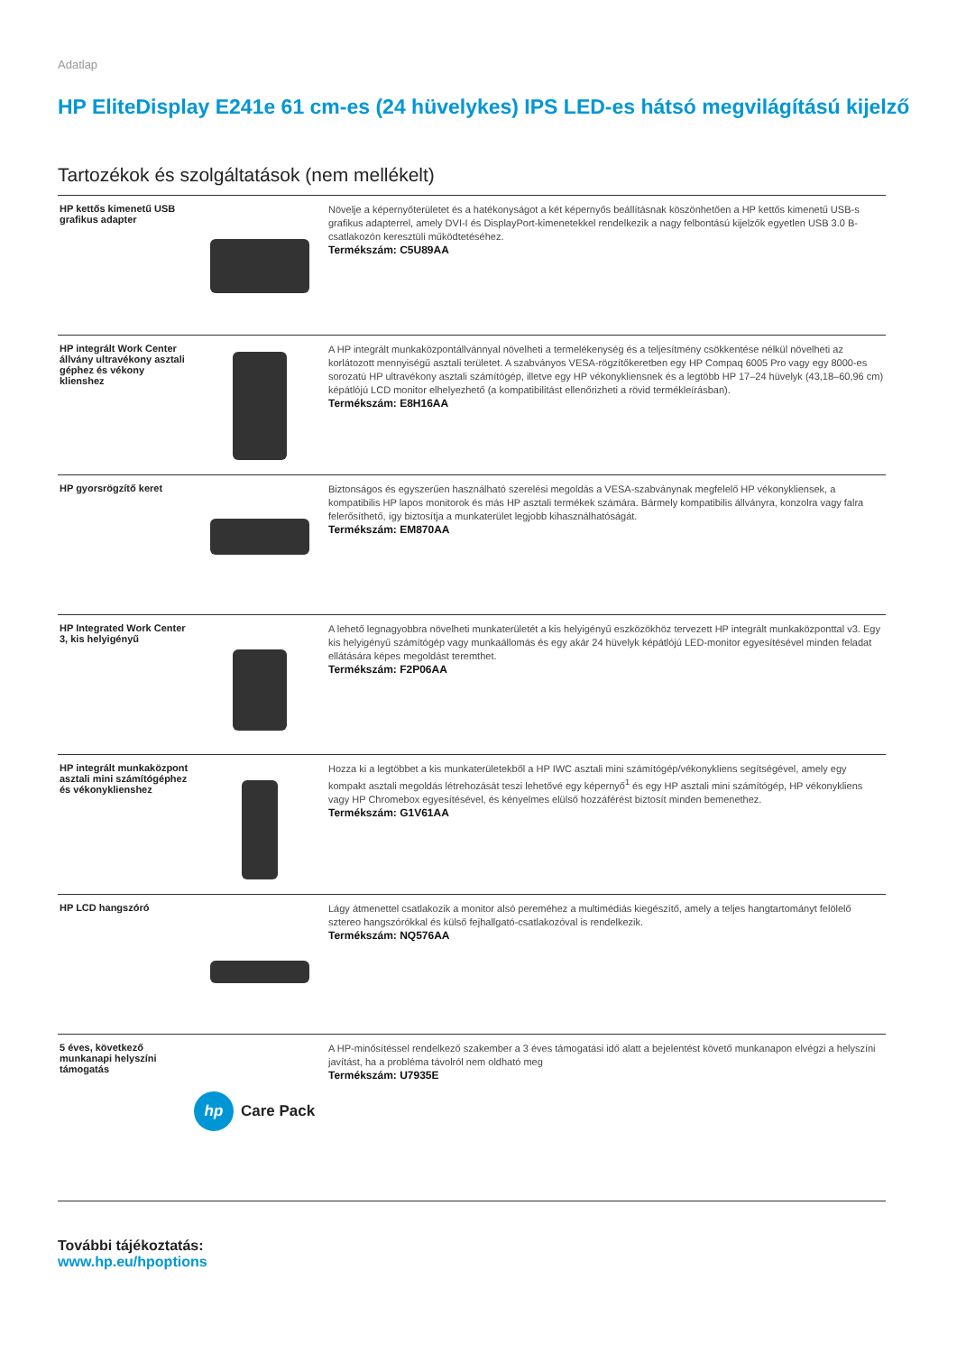Adatlap
HP EliteDisplay E241e 61 cm-es (24 hüvelykes) IPS LED-es hátsó megvilágítású kijelző
Tartozékok és szolgáltatások (nem mellékelt)
| HP kettős kimenetű USB grafikus adapter | | Növelje a képernyőterületet és a hatékonyságot a két képernyős beállításnak köszönhetően a HP kettős kimenetű USB-s grafikus adapterrel, amely DVI-I és DisplayPort-kimenetekkel rendelkezik a nagy felbontású kijelzők egyetlen USB 3.0 B-csatlakozón keresztüli működtetéséhez. Termékszám: C5U89AA |
| HP integrált Work Center állvány ultravékony asztali géphez és vékony klienshez | | A HP integrált munkaközpontállvánnyal növelheti a termelékenység és a teljesítmény csökkentése nélkül növelheti az korlátozott mennyiségű asztali területet. A szabványos VESA-rögzítőkeretben egy HP Compaq 6005 Pro vagy egy 8000-es sorozatú HP ultravékony asztali számítógép, illetve egy HP vékonykliensnek és a legtöbb HP 17–24 hüvelyk (43,18–60,96 cm) képátlójú LCD monitor elhelyezhető (a kompatibilitást ellenőrizheti a rövid termékleírásban). Termékszám: E8H16AA |
| HP gyorsrögzítő keret | | Biztonságos és egyszerűen használható szerelési megoldás a VESA-szabványnak megfelelő HP vékonykliensek, a kompatibilis HP lapos monitorok és más HP asztali termékek számára. Bármely kompatibilis állványra, konzolra vagy falra felerősíthető, így biztosítja a munkaterület legjobb kihasználhatóságát. Termékszám: EM870AA |
| HP Integrated Work Center 3, kis helyigényű | | A lehető legnagyobbra növelheti munkaterületét a kis helyigényű eszközökhöz tervezett HP integrált munkaközponttal v3. Egy kis helyigényű számítógép vagy munkaállomás és egy akár 24 hüvelyk képátlójú LED-monitor egyesítésével minden feladat ellátására képes megoldást teremthet. Termékszám: F2P06AA |
| HP integrált munkaközpont asztali mini számítógéphez és vékonyklienshez | | Hozza ki a legtöbbet a kis munkaterületekből a HP IWC asztali mini számítógép/vékonykliens segítségével, amely egy kompakt asztali megoldás létrehozását teszi lehetővé egy képernyő<sup>1</sup> és egy HP asztali mini számítógép, HP vékonykliens vagy HP Chromebox egyesítésével, és kényelmes elülső hozzáférést biztosít minden bemenethez. Termékszám: G1V61AA |
| HP LCD hangszóró | | Lágy átmenettel csatlakozik a monitor alsó pereméhez a multimédiás kiegészítő, amely a teljes hangtartományt felölelő sztereo hangszórókkal és külső fejhallgató-csatlakozóval is rendelkezik. Termékszám: NQ576AA |
| 5 éves, következő munkanapi helyszíni támogatás | hp Care Pack | A HP-minősítéssel rendelkező szakember a 3 éves támogatási idő alatt a bejelentést követő munkanapon elvégzi a helyszíni javítást, ha a probléma távolról nem oldható meg Termékszám: U7935E |
További tájékoztatás:
www.hp.eu/hpoptions